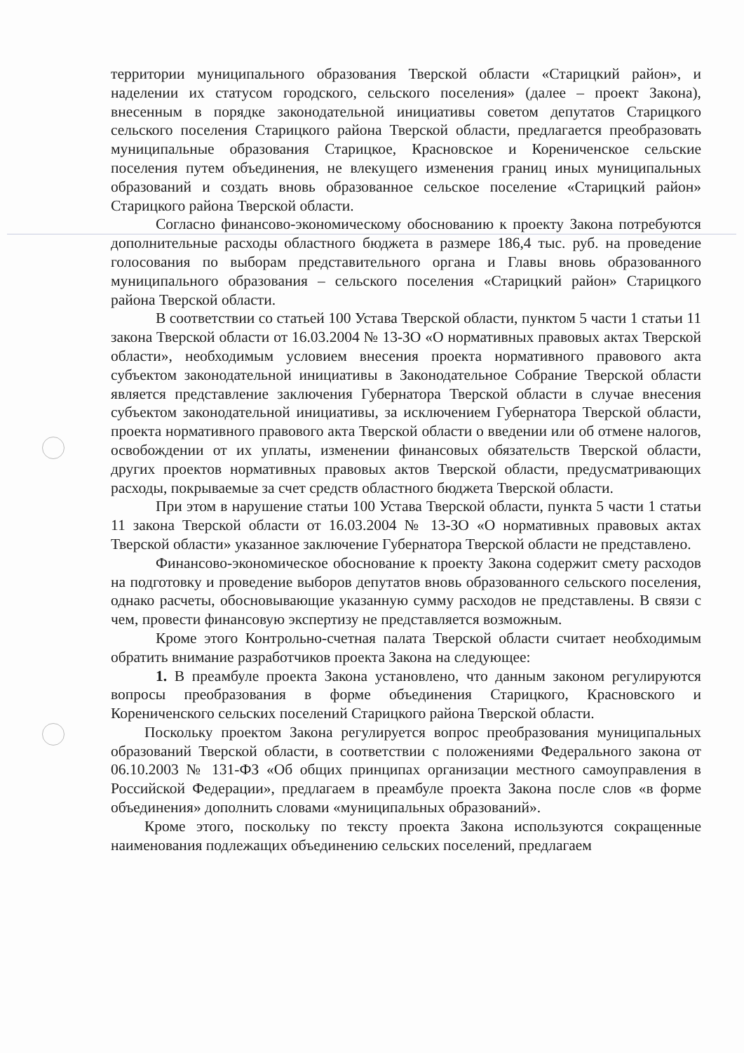территории муниципального образования Тверской области «Старицкий район», и наделении их статусом городского, сельского поселения» (далее – проект Закона), внесенным в порядке законодательной инициативы советом депутатов Старицкого сельского поселения Старицкого района Тверской области, предлагается преобразовать муниципальные образования Старицкое, Красновское и Корениченское сельские поселения путем объединения, не влекущего изменения границ иных муниципальных образований и создать вновь образованное сельское поселение «Старицкий район» Старицкого района Тверской области.
Согласно финансово-экономическому обоснованию к проекту Закона потребуются дополнительные расходы областного бюджета в размере 186,4 тыс. руб. на проведение голосования по выборам представительного органа и Главы вновь образованного муниципального образования – сельского поселения «Старицкий район» Старицкого района Тверской области.
В соответствии со статьей 100 Устава Тверской области, пунктом 5 части 1 статьи 11 закона Тверской области от 16.03.2004 № 13-ЗО «О нормативных правовых актах Тверской области», необходимым условием внесения проекта нормативного правового акта субъектом законодательной инициативы в Законодательное Собрание Тверской области является представление заключения Губернатора Тверской области в случае внесения субъектом законодательной инициативы, за исключением Губернатора Тверской области, проекта нормативного правового акта Тверской области о введении или об отмене налогов, освобождении от их уплаты, изменении финансовых обязательств Тверской области, других проектов нормативных правовых актов Тверской области, предусматривающих расходы, покрываемые за счет средств областного бюджета Тверской области.
При этом в нарушение статьи 100 Устава Тверской области, пункта 5 части 1 статьи 11 закона Тверской области от 16.03.2004 № 13-ЗО «О нормативных правовых актах Тверской области» указанное заключение Губернатора Тверской области не представлено.
Финансово-экономическое обоснование к проекту Закона содержит смету расходов на подготовку и проведение выборов депутатов вновь образованного сельского поселения, однако расчеты, обосновывающие указанную сумму расходов не представлены. В связи с чем, провести финансовую экспертизу не представляется возможным.
Кроме этого Контрольно-счетная палата Тверской области считает необходимым обратить внимание разработчиков проекта Закона на следующее:
1. В преамбуле проекта Закона установлено, что данным законом регулируются вопросы преобразования в форме объединения Старицкого, Красновского и Корениченского сельских поселений Старицкого района Тверской области.
Поскольку проектом Закона регулируется вопрос преобразования муниципальных образований Тверской области, в соответствии с положениями Федерального закона от 06.10.2003 № 131-ФЗ «Об общих принципах организации местного самоуправления в Российской Федерации», предлагаем в преамбуле проекта Закона после слов «в форме объединения» дополнить словами «муниципальных образований».
Кроме этого, поскольку по тексту проекта Закона используются сокращенные наименования подлежащих объединению сельских поселений, предлагаем